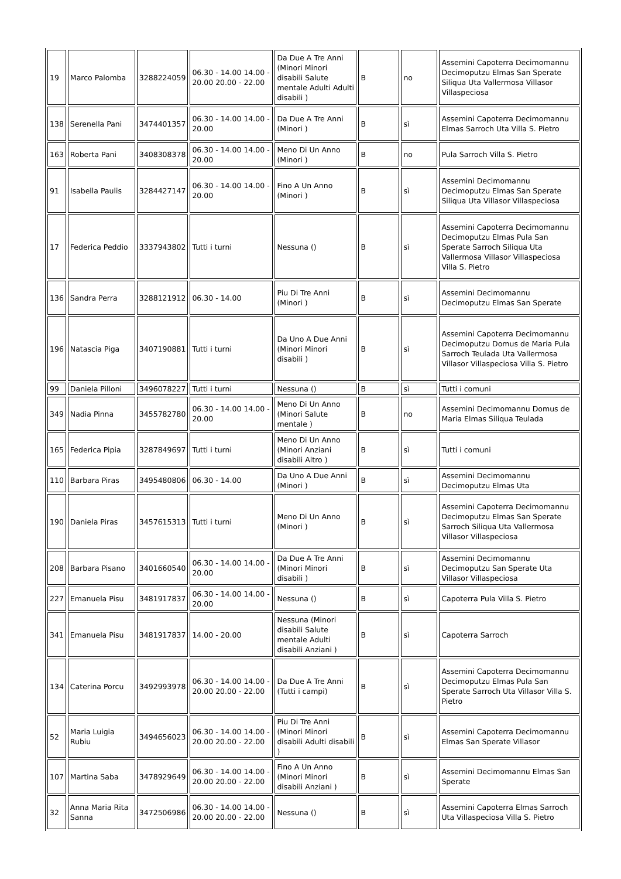| 19 | Marco Palomba | 3288224059 | 06.30 - 14.00 14.00 - 20.00 20.00 - 22.00 | Da Due A Tre Anni (Minori Minori disabili Salute mentale Adulti Adulti disabili ) | B | no | Assemini Capoterra Decimomannu Decimoputzu Elmas San Sperate Siliqua Uta Vallermosa Villasor Villaspeciosa |
| 138 | Serenella Pani | 3474401357 | 06.30 - 14.00 14.00 - 20.00 | Da Due A Tre Anni (Minori ) | B | sì | Assemini Capoterra Decimomannu Elmas Sarroch Uta Villa S. Pietro |
| 163 | Roberta Pani | 3408308378 | 06.30 - 14.00 14.00 - 20.00 | Meno Di Un Anno (Minori ) | B | no | Pula Sarroch Villa S. Pietro |
| 91 | Isabella Paulis | 3284427147 | 06.30 - 14.00 14.00 - 20.00 | Fino A Un Anno (Minori ) | B | sì | Assemini Decimomannu Decimoputzu Elmas San Sperate Siliqua Uta Villasor Villaspeciosa |
| 17 | Federica Peddio | 3337943802 | Tutti i turni | Nessuna () | B | sì | Assemini Capoterra Decimomannu Decimoputzu Elmas Pula San Sperate Sarroch Siliqua Uta Vallermosa Villasor Villaspeciosa Villa S. Pietro |
| 136 | Sandra Perra | 3288121912 | 06.30 - 14.00 | Piu Di Tre Anni (Minori ) | B | sì | Assemini Decimomannu Decimoputzu Elmas San Sperate |
| 196 | Natascia Piga | 3407190881 | Tutti i turni | Da Uno A Due Anni (Minori Minori disabili ) | B | sì | Assemini Capoterra Decimomannu Decimoputzu Domus de Maria Pula Sarroch Teulada Uta Vallermosa Villasor Villaspeciosa Villa S. Pietro |
| 99 | Daniela Pilloni | 3496078227 | Tutti i turni | Nessuna () | B | sì | Tutti i comuni |
| 349 | Nadia Pinna | 3455782780 | 06.30 - 14.00 14.00 - 20.00 | Meno Di Un Anno (Minori Salute mentale ) | B | no | Assemini Decimomannu Domus de Maria Elmas Siliqua Teulada |
| 165 | Federica Pipia | 3287849697 | Tutti i turni | Meno Di Un Anno (Minori Anziani disabili Altro ) | B | sì | Tutti i comuni |
| 110 | Barbara Piras | 3495480806 | 06.30 - 14.00 | Da Uno A Due Anni (Minori ) | B | sì | Assemini Decimomannu Decimoputzu Elmas Uta |
| 190 | Daniela Piras | 3457615313 | Tutti i turni | Meno Di Un Anno (Minori ) | B | sì | Assemini Capoterra Decimomannu Decimoputzu Elmas San Sperate Sarroch Siliqua Uta Vallermosa Villasor Villaspeciosa |
| 208 | Barbara Pisano | 3401660540 | 06.30 - 14.00 14.00 - 20.00 | Da Due A Tre Anni (Minori Minori disabili ) | B | sì | Assemini Decimomannu Decimoputzu San Sperate Uta Villasor Villaspeciosa |
| 227 | Emanuela Pisu | 3481917837 | 06.30 - 14.00 14.00 - 20.00 | Nessuna () | B | sì | Capoterra Pula Villa S. Pietro |
| 341 | Emanuela Pisu | 3481917837 | 14.00 - 20.00 | Nessuna (Minori disabili Salute mentale Adulti disabili Anziani ) | B | sì | Capoterra Sarroch |
| 134 | Caterina Porcu | 3492993978 | 06.30 - 14.00 14.00 - 20.00 20.00 - 22.00 | Da Due A Tre Anni (Tutti i campi) | B | sì | Assemini Capoterra Decimomannu Decimoputzu Elmas Pula San Sperate Sarroch Uta Villasor Villa S. Pietro |
| 52 | Maria Luigia Rubiu | 3494656023 | 06.30 - 14.00 14.00 - 20.00 20.00 - 22.00 | Piu Di Tre Anni (Minori Minori disabili Adulti disabili ) | B | sì | Assemini Capoterra Decimomannu Elmas San Sperate Villasor |
| 107 | Martina Saba | 3478929649 | 06.30 - 14.00 14.00 - 20.00 20.00 - 22.00 | Fino A Un Anno (Minori Minori disabili Anziani ) | B | sì | Assemini Decimomannu Elmas San Sperate |
| 32 | Anna Maria Rita Sanna | 3472506986 | 06.30 - 14.00 14.00 - 20.00 20.00 - 22.00 | Nessuna () | B | sì | Assemini Capoterra Elmas Sarroch Uta Villaspeciosa Villa S. Pietro |